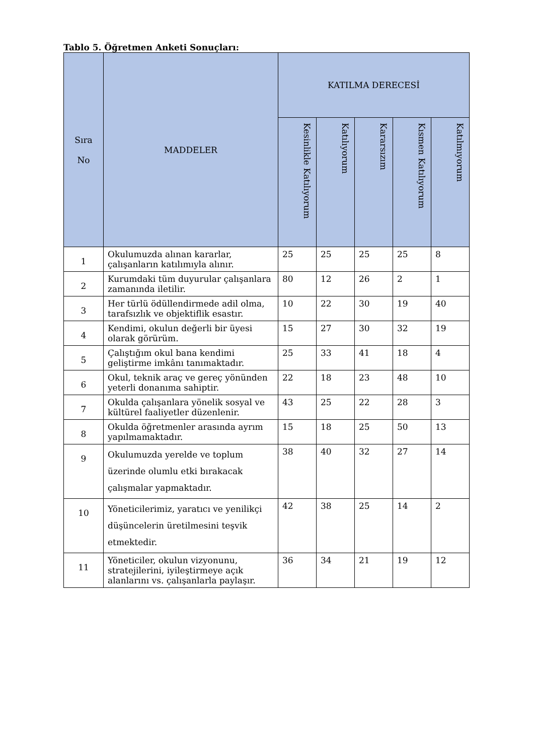Tablo 5. Öğretmen Anketi Sonuçları:
| Sıra No | MADDELER | KATILMA DERECESİ | | | | |
| --- | --- | --- | --- | --- | --- | --- |
| | | Kesinlikle Katılıyorum | Katılıyorum | Kararsızım | Kısmen Katılıyorum | Katılmıyorum |
| 1 | Okulumuzda alınan kararlar, çalışanların katılımıyla alınır. | 25 | 25 | 25 | 25 | 8 |
| 2 | Kurumdaki tüm duyurular çalışanlara zamanında iletilir. | 80 | 12 | 26 | 2 | 1 |
| 3 | Her türlü ödüllendirmede adil olma, tarafsızlık ve objektiflik esastır. | 10 | 22 | 30 | 19 | 40 |
| 4 | Kendimi, okulun değerli bir üyesi olarak görürüm. | 15 | 27 | 30 | 32 | 19 |
| 5 | Çalıştığım okul bana kendimi geliştirme imkânı tanımaktadır. | 25 | 33 | 41 | 18 | 4 |
| 6 | Okul, teknik araç ve gereç yönünden yeterli donanıma sahiptir. | 22 | 18 | 23 | 48 | 10 |
| 7 | Okulda çalışanlara yönelik sosyal ve kültürel faaliyetler düzenlenir. | 43 | 25 | 22 | 28 | 3 |
| 8 | Okulda öğretmenler arasında ayrım yapılmamaktadır. | 15 | 18 | 25 | 50 | 13 |
| 9 | Okulumuzda yerelde ve toplum üzerinde olumlu etki bırakacak çalışmalar yapmaktadır. | 38 | 40 | 32 | 27 | 14 |
| 10 | Yöneticilerimiz, yaratıcı ve yenilikçi düşüncelerin üretilmesini teşvik etmektedir. | 42 | 38 | 25 | 14 | 2 |
| 11 | Yöneticiler, okulun vizyonunu, stratejilerini, iyileştirmeye açık alanlarını vs. çalışanlarla paylaşır. | 36 | 34 | 21 | 19 | 12 |